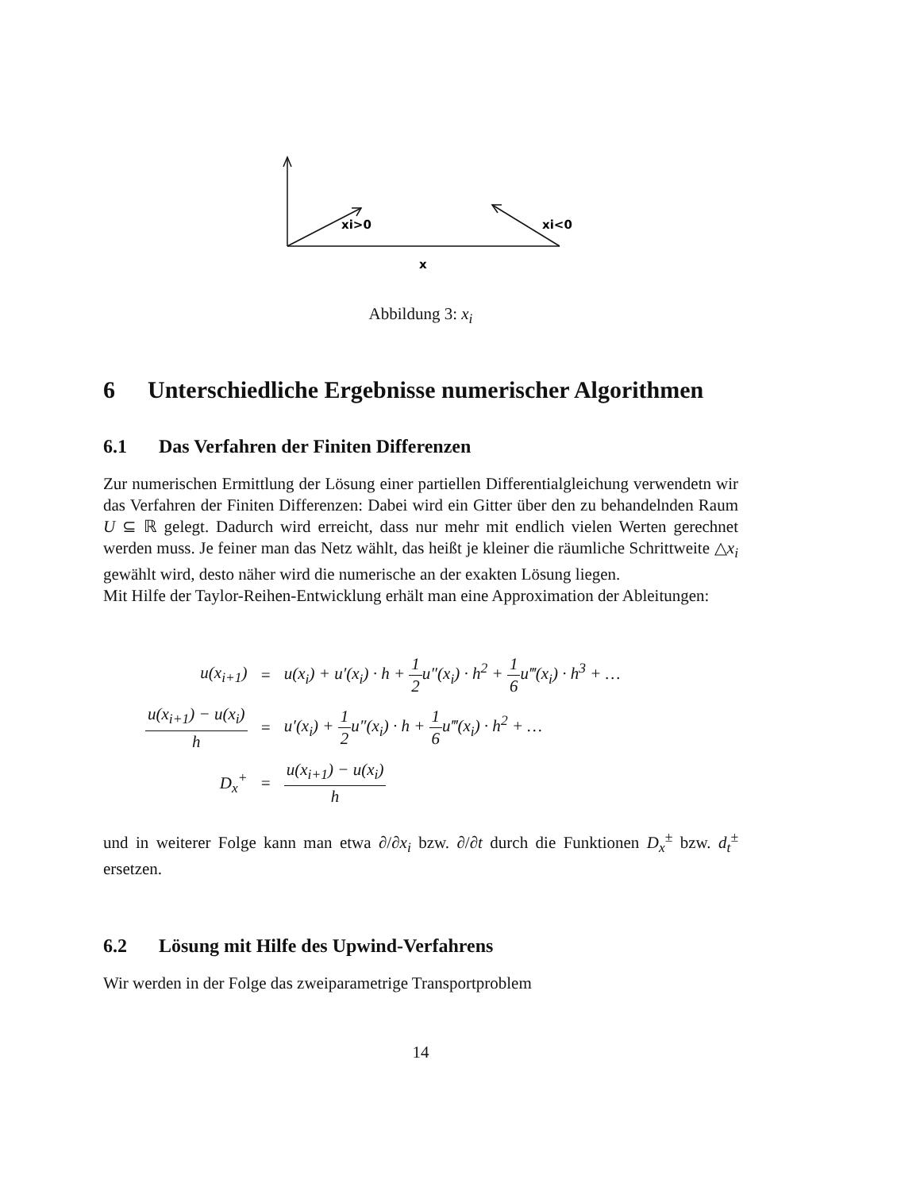xi>0
xi<0
x
Abbildung 3: x<sub>i</sub>
6 Unterschiedliche Ergebnisse numerischer Algorithmen
6.1 Das Verfahren der Finiten Differenzen
Zur numerischen Ermittlung der Lösung einer partiellen Differentialgleichung verwendetn wir das Verfahren der Finiten Differenzen: Dabei wird ein Gitter über den zu behandelnden Raum U ⊆ ℝ gelegt. Dadurch wird erreicht, dass nur mehr mit endlich vielen Werten gerechnet werden muss. Je feiner man das Netz wählt, das heißt je kleiner die räumliche Schrittweite △x<sub>i</sub> gewählt wird, desto näher wird die numerische an der exakten Lösung liegen.
Mit Hilfe der Taylor-Reihen-Entwicklung erhält man eine Approximation der Ableitungen:
| u(x<sub>i+1</sub>) | = | u(x<sub>i</sub>) + u′(x<sub>i</sub>) · h + 1 2 u″(x<sub>i</sub>) · h<sup>2</sup> + 1 6 u‴(x<sub>i</sub>) · h<sup>3</sup> + … |
| u(x<sub>i+1</sub>) − u(x<sub>i</sub>) h | = | u′(x<sub>i</sub>) + 1 2 u″(x<sub>i</sub>) · h + 1 6 u‴(x<sub>i</sub>) · h<sup>2</sup> + … |
| D<sub>x</sub><sup>+</sup> | = | u(x<sub>i+1</sub>) − u(x<sub>i</sub>) h |
und in weiterer Folge kann man etwa ∂/∂x<sub>i</sub> bzw. ∂/∂t durch die Funktionen D<sub>x</sub><sup>±</sup> bzw. d<sub>t</sub><sup>±</sup> ersetzen.
6.2 Lösung mit Hilfe des Upwind-Verfahrens
Wir werden in der Folge das zweiparametrige Transportproblem
14